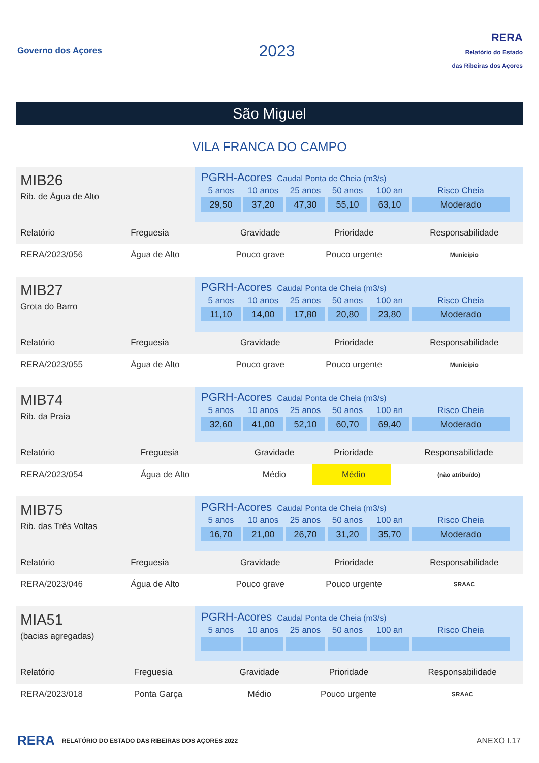Governo dos Açores
2023
RERA
Relatório do Estado
das Ribeiras dos Açores
São Miguel
VILA FRANCA DO CAMPO
MIB26
Rib. de Água de Alto
PGRH-Acores Caudal Ponta de Cheia (m3/s)
| 5 anos | 10 anos | 25 anos | 50 anos | 100 an | Risco Cheia |
| --- | --- | --- | --- | --- | --- |
| 29,50 | 37,20 | 47,30 | 55,10 | 63,10 | Moderado |
| Relatório | Freguesia | Gravidade | Prioridade | Responsabilidade |
| --- | --- | --- | --- | --- |
| RERA/2023/056 | Água de Alto | Pouco grave | Pouco urgente | Município |
MIB27
Grota do Barro
PGRH-Acores Caudal Ponta de Cheia (m3/s)
| 5 anos | 10 anos | 25 anos | 50 anos | 100 an | Risco Cheia |
| --- | --- | --- | --- | --- | --- |
| 11,10 | 14,00 | 17,80 | 20,80 | 23,80 | Moderado |
| Relatório | Freguesia | Gravidade | Prioridade | Responsabilidade |
| --- | --- | --- | --- | --- |
| RERA/2023/055 | Água de Alto | Pouco grave | Pouco urgente | Município |
MIB74
Rib. da Praia
PGRH-Acores Caudal Ponta de Cheia (m3/s)
| 5 anos | 10 anos | 25 anos | 50 anos | 100 an | Risco Cheia |
| --- | --- | --- | --- | --- | --- |
| 32,60 | 41,00 | 52,10 | 60,70 | 69,40 | Moderado |
| Relatório | Freguesia | Gravidade | Prioridade | Responsabilidade |
| --- | --- | --- | --- | --- |
| RERA/2023/054 | Água de Alto | Médio | Médio | (não atribuído) |
MIB75
Rib. das Três Voltas
PGRH-Acores Caudal Ponta de Cheia (m3/s)
| 5 anos | 10 anos | 25 anos | 50 anos | 100 an | Risco Cheia |
| --- | --- | --- | --- | --- | --- |
| 16,70 | 21,00 | 26,70 | 31,20 | 35,70 | Moderado |
| Relatório | Freguesia | Gravidade | Prioridade | Responsabilidade |
| --- | --- | --- | --- | --- |
| RERA/2023/046 | Água de Alto | Pouco grave | Pouco urgente | SRAAC |
MIA51
(bacias agregadas)
PGRH-Acores Caudal Ponta de Cheia (m3/s)
| 5 anos | 10 anos | 25 anos | 50 anos | 100 an | Risco Cheia |
| --- | --- | --- | --- | --- | --- |
| Relatório | Freguesia | Gravidade | Prioridade | Responsabilidade |
| --- | --- | --- | --- | --- |
| RERA/2023/018 | Ponta Garça | Médio | Pouco urgente | SRAAC |
RERA RELATÓRIO DO ESTADO DAS RIBEIRAS DOS AÇORES 2022 ANEXO I.17